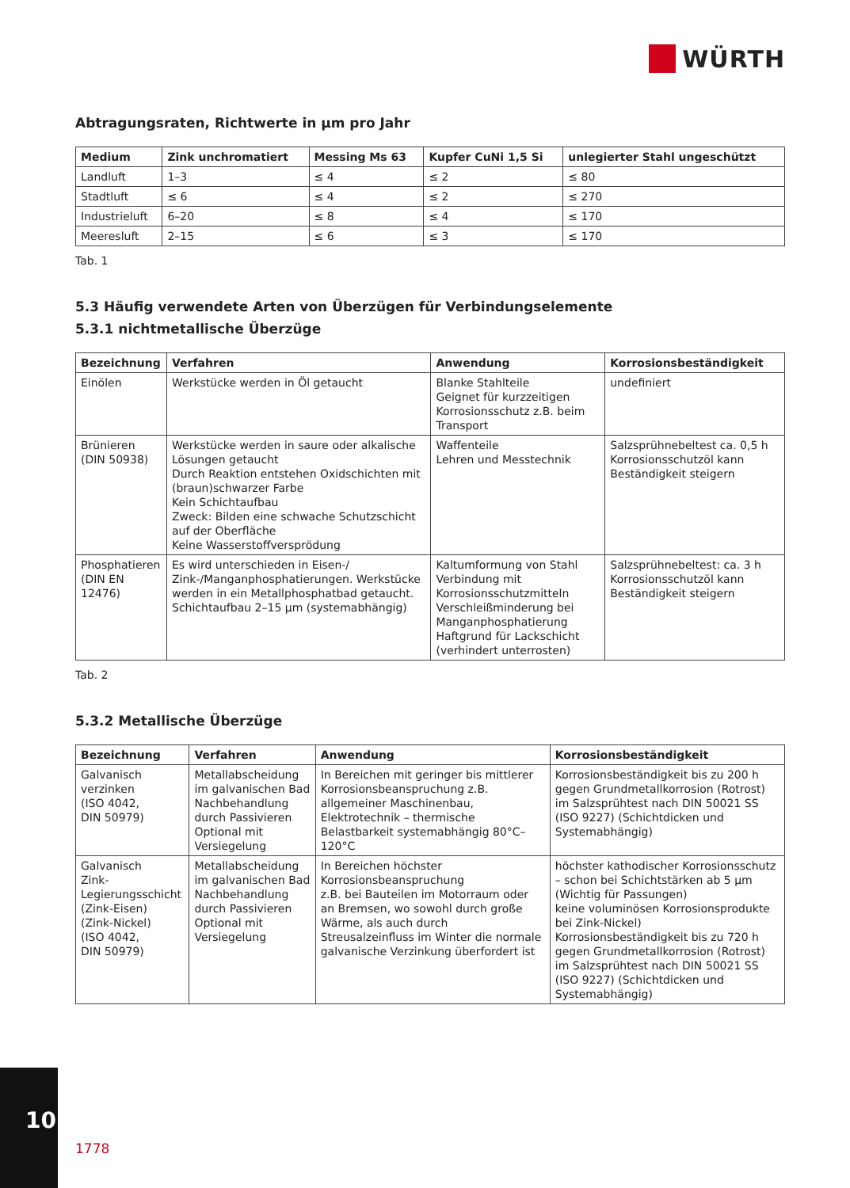WÜRTH
Abtragungsraten, Richtwerte in µm pro Jahr
| Medium | Zink unchromatiert | Messing Ms 63 | Kupfer CuNi 1,5 Si | unlegierter Stahl ungeschützt |
| --- | --- | --- | --- | --- |
| Landluft | 1–3 | ≤ 4 | ≤ 2 | ≤ 80 |
| Stadtluft | ≤ 6 | ≤ 4 | ≤ 2 | ≤ 270 |
| Industrieluft | 6–20 | ≤ 8 | ≤ 4 | ≤ 170 |
| Meeresluft | 2–15 | ≤ 6 | ≤ 3 | ≤ 170 |
Tab. 1
5.3 Häufig verwendete Arten von Überzügen für Verbindungselemente
5.3.1 nichtmetallische Überzüge
| Bezeichnung | Verfahren | Anwendung | Korrosionsbeständigkeit |
| --- | --- | --- | --- |
| Einölen | Werkstücke werden in Öl getaucht | Blanke Stahlteile Geignet für kurzzeitigen Korrosionsschutz z.B. beim Transport | undefiniert |
| Brünieren (DIN 50938) | Werkstücke werden in saure oder alkalische Lösungen getaucht Durch Reaktion entstehen Oxidschichten mit (braun)schwarzer Farbe Kein Schichtaufbau Zweck: Bilden eine schwache Schutzschicht auf der Oberfläche Keine Wasserstoffversprödung | Waffenteile Lehren und Messtechnik | Salzsprühnebeltest ca. 0,5 h Korrosionsschutzöl kann Beständigkeit steigern |
| Phosphatieren (DIN EN 12476) | Es wird unterschieden in Eisen-/ Zink-/Manganphosphatierungen. Werkstücke werden in ein Metallphosphatbad getaucht. Schichtaufbau 2–15 µm (systemabhängig) | Kaltumformung von Stahl Verbindung mit Korrosionsschutzmitteln Verschleißminderung bei Manganphosphatierung Haftgrund für Lackschicht (verhindert unterrosten) | Salzsprühnebeltest: ca. 3 h Korrosionsschutzöl kann Beständigkeit steigern |
Tab. 2
5.3.2 Metallische Überzüge
| Bezeichnung | Verfahren | Anwendung | Korrosionsbeständigkeit |
| --- | --- | --- | --- |
| Galvanisch verzinken (ISO 4042, DIN 50979) | Metallabscheidung im galvanischen Bad Nachbehandlung durch Passivieren Optional mit Versiegelung | In Bereichen mit geringer bis mittlerer Korrosionsbeanspruchung z.B. allgemeiner Maschinenbau, Elektrotechnik – thermische Belastbarkeit systemabhängig 80°C–120°C | Korrosionsbeständigkeit bis zu 200 h gegen Grundmetallkorrosion (Rotrost) im Salzsprühtest nach DIN 50021 SS (ISO 9227) (Schichtdicken und Systemabhängig) |
| Galvanisch Zink-Legierungsschicht (Zink-Eisen) (Zink-Nickel) (ISO 4042, DIN 50979) | Metallabscheidung im galvanischen Bad Nachbehandlung durch Passivieren Optional mit Versiegelung | In Bereichen höchster Korrosionsbeanspruchung z.B. bei Bauteilen im Motorraum oder an Bremsen, wo sowohl durch große Wärme, als auch durch Streusalzeinfluss im Winter die normale galvanische Verzinkung überfordert ist | höchster kathodischer Korrosionsschutz – schon bei Schichtstärken ab 5 µm (Wichtig für Passungen) keine voluminösen Korrosionsprodukte bei Zink-Nickel) Korrosionsbeständigkeit bis zu 720 h gegen Grundmetallkorrosion (Rotrost) im Salzsprühtest nach DIN 50021 SS (ISO 9227) (Schichtdicken und Systemabhängig) |
10
1778